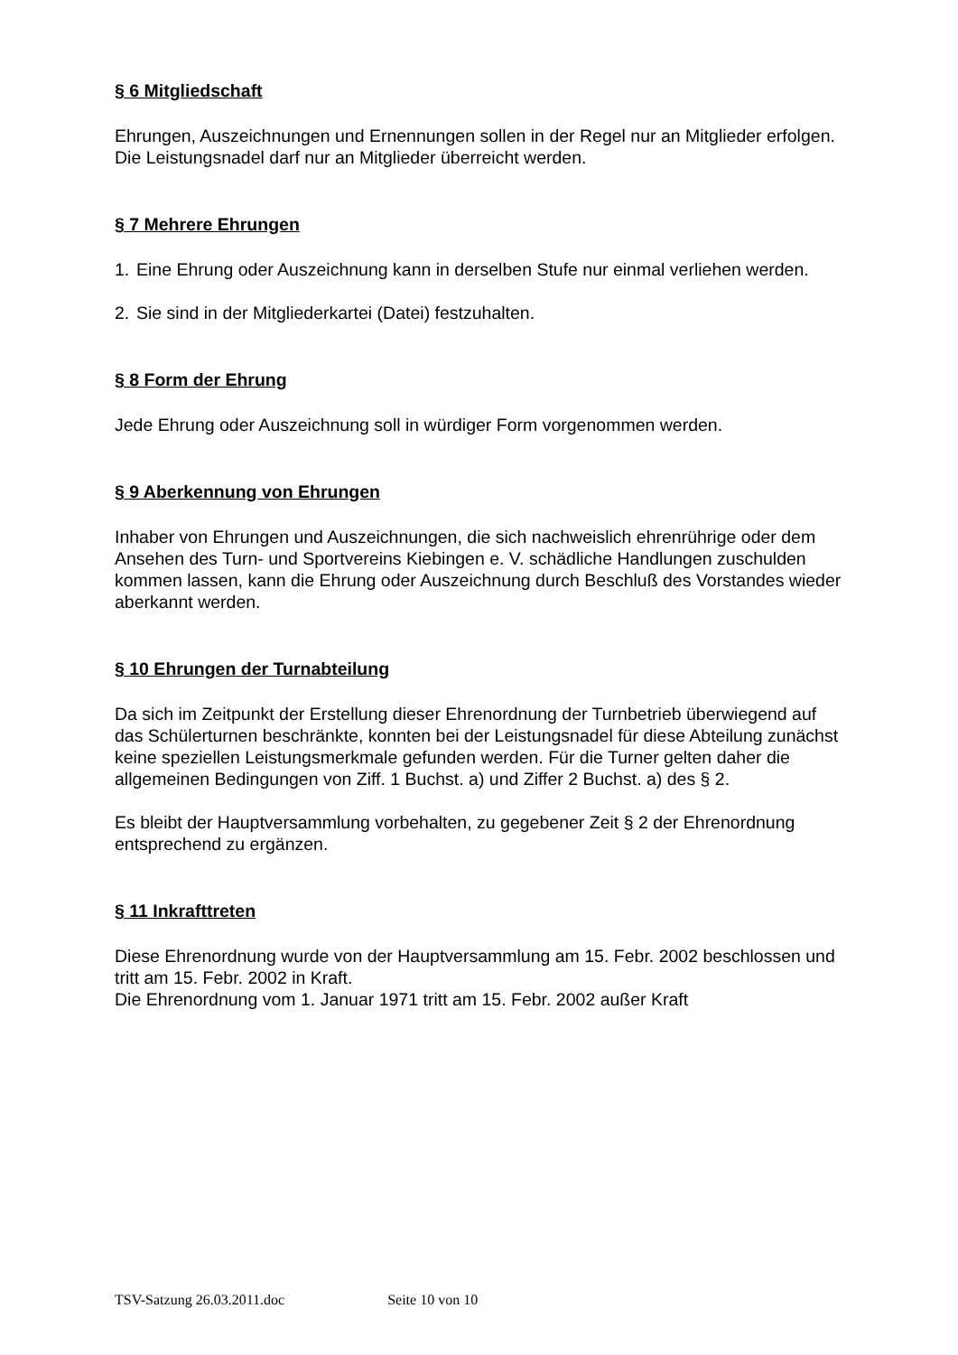§ 6 Mitgliedschaft
Ehrungen, Auszeichnungen und Ernennungen sollen in der Regel nur an Mitglieder erfolgen. Die Leistungsnadel darf nur an Mitglieder überreicht werden.
§ 7 Mehrere Ehrungen
1. Eine Ehrung oder Auszeichnung kann in derselben Stufe nur einmal verliehen werden.
2. Sie sind in der Mitgliederkartei (Datei) festzuhalten.
§ 8 Form der Ehrung
Jede Ehrung oder Auszeichnung soll in würdiger Form vorgenommen werden.
§ 9 Aberkennung von Ehrungen
Inhaber von Ehrungen und Auszeichnungen, die sich nachweislich ehrenrührige oder dem Ansehen des Turn- und Sportvereins Kiebingen e. V. schädliche Handlungen zuschulden kommen lassen, kann die Ehrung oder Auszeichnung durch Beschluß des Vorstandes wieder aberkannt werden.
§ 10 Ehrungen der Turnabteilung
Da sich im Zeitpunkt der Erstellung dieser Ehrenordnung der Turnbetrieb überwiegend auf das Schülerturnen beschränkte, konnten bei der Leistungsnadel für diese Abteilung zunächst keine speziellen Leistungsmerkmale gefunden werden. Für die Turner gelten daher die allgemeinen Bedingungen von Ziff. 1 Buchst. a) und Ziffer 2 Buchst. a) des § 2.
Es bleibt der Hauptversammlung vorbehalten, zu gegebener Zeit § 2 der Ehrenordnung entsprechend zu ergänzen.
§ 11 Inkrafttreten
Diese Ehrenordnung wurde von der Hauptversammlung am 15. Febr. 2002 beschlossen und tritt am 15. Febr. 2002 in Kraft.
Die Ehrenordnung vom 1. Januar 1971 tritt am 15. Febr. 2002 außer Kraft
TSV-Satzung 26.03.2011.doc Seite 10 von 10